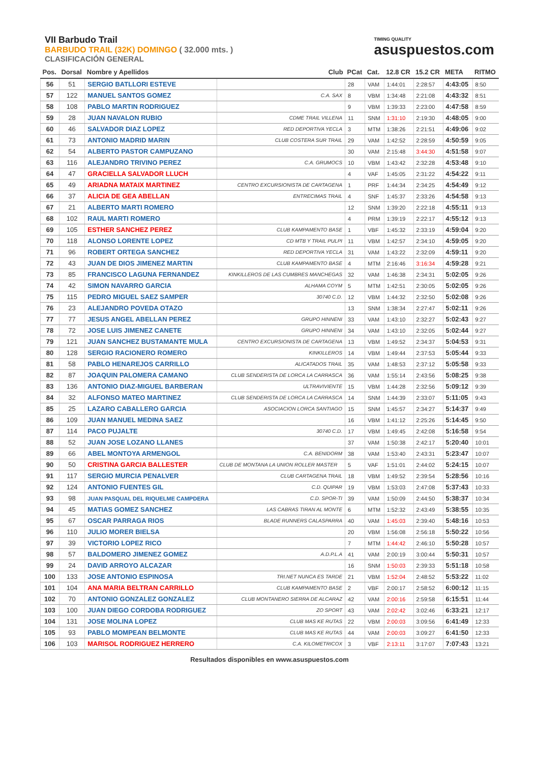VII Barbudo Trail
BARBUDO TRAIL (32K) DOMINGO ( 32.000 mts. )
CLASIFICACIÓN GENERAL
TIMING QUALITY
asuspuestos.com
| Pos. | Dorsal | Nombre y Apellidos | Club | PCat | Cat. | 12.8 CR | 15.2 CR | META | RITMO |
| --- | --- | --- | --- | --- | --- | --- | --- | --- | --- |
| 56 | 51 | SERGIO BATLLORI ESTEVE | | 28 | VAM | 1:44:01 | 2:28:57 | 4:43:05 | 8:50 |
| 57 | 122 | MANUEL SANTOS GOMEZ | C.A. SAX | 8 | VBM | 1:34:48 | 2:21:08 | 4:43:32 | 8:51 |
| 58 | 108 | PABLO MARTIN RODRIGUEZ | | 9 | VBM | 1:39:33 | 2:23:00 | 4:47:58 | 8:59 |
| 59 | 28 | JUAN NAVALON RUBIO | CDME TRAIL VILLENA | 11 | SNM | 1:31:10 | 2:19:30 | 4:48:05 | 9:00 |
| 60 | 46 | SALVADOR DIAZ LOPEZ | RED DEPORTIVA YECLA | 3 | MTM | 1:38:26 | 2:21:51 | 4:49:06 | 9:02 |
| 61 | 73 | ANTONIO MADRID MARIN | CLUB COSTERA SUR TRAIL | 29 | VAM | 1:42:52 | 2:28:59 | 4:50:59 | 9:05 |
| 62 | 54 | ALBERTO PASTOR CAMPUZANO | | 30 | VAM | 2:15:48 | 3:44:30 | 4:51:58 | 9:07 |
| 63 | 116 | ALEJANDRO TRIVINO PEREZ | C.A. GRUMOCS | 10 | VBM | 1:43:42 | 2:32:28 | 4:53:48 | 9:10 |
| 64 | 47 | GRACIELLA SALVADOR LLUCH | | 4 | VAF | 1:45:05 | 2:31:22 | 4:54:22 | 9:11 |
| 65 | 49 | ARIADNA MATAIX MARTINEZ | CENTRO EXCURSIONISTA DE CARTAGENA | 1 | PRF | 1:44:34 | 2:34:25 | 4:54:49 | 9:12 |
| 66 | 37 | ALICIA DE GEA ABELLAN | ENTRECIMAS TRAIL | 4 | SNF | 1:45:37 | 2:33:26 | 4:54:58 | 9:13 |
| 67 | 21 | ALBERTO MARTI ROMERO | | 12 | SNM | 1:39:20 | 2:22:18 | 4:55:11 | 9:13 |
| 68 | 102 | RAUL MARTI ROMERO | | 4 | PRM | 1:39:19 | 2:22:17 | 4:55:12 | 9:13 |
| 69 | 105 | ESTHER SANCHEZ PEREZ | CLUB KAMPAMENTO BASE | 1 | VBF | 1:45:32 | 2:33:19 | 4:59:04 | 9:20 |
| 70 | 118 | ALONSO LORENTE LOPEZ | CD MTB Y TRAIL PULPI | 11 | VBM | 1:42:57 | 2:34:10 | 4:59:05 | 9:20 |
| 71 | 96 | ROBERT ORTEGA SANCHEZ | RED DEPORTIVA YECLA | 31 | VAM | 1:43:22 | 2:32:09 | 4:59:11 | 9:20 |
| 72 | 43 | JUAN DE DIOS JIMENEZ MARTIN | CLUB KAMPAMENTO BASE | 4 | MTM | 2:16:46 | 3:16:34 | 4:59:28 | 9:21 |
| 73 | 85 | FRANCISCO LAGUNA FERNANDEZ | KINKILLEROS DE LAS CUMBRES MANCHEGAS | 32 | VAM | 1:46:38 | 2:34:31 | 5:02:05 | 9:26 |
| 74 | 42 | SIMON NAVARRO GARCIA | ALHAMA COYM | 5 | MTM | 1:42:51 | 2:30:05 | 5:02:05 | 9:26 |
| 75 | 115 | PEDRO MIGUEL SAEZ SAMPER | 30740 C.D. | 12 | VBM | 1:44:32 | 2:32:50 | 5:02:08 | 9:26 |
| 76 | 23 | ALEJANDRO POVEDA OTAZO | | 13 | SNM | 1:38:34 | 2:27:47 | 5:02:11 | 9:26 |
| 77 | 77 | JESUS ANGEL ABELLAN PEREZ | GRUPO HINNENI | 33 | VAM | 1:43:10 | 2:32:27 | 5:02:43 | 9:27 |
| 78 | 72 | JOSE LUIS JIMENEZ CANETE | GRUPO HINNENI | 34 | VAM | 1:43:10 | 2:32:05 | 5:02:44 | 9:27 |
| 79 | 121 | JUAN SANCHEZ BUSTAMANTE MULA | CENTRO EXCURSIONISTA DE CARTAGENA | 13 | VBM | 1:49:52 | 2:34:37 | 5:04:53 | 9:31 |
| 80 | 128 | SERGIO RACIONERO ROMERO | KINKILLEROS | 14 | VBM | 1:49:44 | 2:37:53 | 5:05:44 | 9:33 |
| 81 | 58 | PABLO HENAREJOS CARRILLO | ALICATADOS TRAIL | 35 | VAM | 1:48:53 | 2:37:12 | 5:05:58 | 9:33 |
| 82 | 87 | JOAQUIN PALOMERA CAMANO | CLUB SENDERISTA DE LORCA LA CARRASCA | 36 | VAM | 1:55:14 | 2:43:56 | 5:08:25 | 9:38 |
| 83 | 136 | ANTONIO DIAZ-MIGUEL BARBERAN | ULTRAVIVIENTE | 15 | VBM | 1:44:28 | 2:32:56 | 5:09:12 | 9:39 |
| 84 | 32 | ALFONSO MATEO MARTINEZ | CLUB SENDERISTA DE LORCA LA CARRASCA | 14 | SNM | 1:44:39 | 2:33:07 | 5:11:05 | 9:43 |
| 85 | 25 | LAZARO CABALLERO GARCIA | ASOCIACION LORCA SANTIAGO | 15 | SNM | 1:45:57 | 2:34:27 | 5:14:37 | 9:49 |
| 86 | 109 | JUAN MANUEL MEDINA SAEZ | | 16 | VBM | 1:41:12 | 2:25:26 | 5:14:45 | 9:50 |
| 87 | 114 | PACO PUJALTE | 30740 C.D. | 17 | VBM | 1:49:45 | 2:42:08 | 5:16:58 | 9:54 |
| 88 | 52 | JUAN JOSE LOZANO LLANES | | 37 | VAM | 1:50:38 | 2:42:17 | 5:20:40 | 10:01 |
| 89 | 66 | ABEL MONTOYA ARMENGOL | C.A. BENIDORM | 38 | VAM | 1:53:40 | 2:43:31 | 5:23:47 | 10:07 |
| 90 | 50 | CRISTINA GARCIA BALLESTER | CLUB DE MONTANA LA UNION ROLLER MASTER | 5 | VAF | 1:51:01 | 2:44:02 | 5:24:15 | 10:07 |
| 91 | 117 | SERGIO MURCIA PENALVER | CLUB CARTAGENA TRAIL | 18 | VBM | 1:49:52 | 2:39:54 | 5:28:56 | 10:16 |
| 92 | 124 | ANTONIO FUENTES GIL | C.D. QUIPAR | 19 | VBM | 1:53:03 | 2:47:08 | 5:37:43 | 10:33 |
| 93 | 98 | JUAN PASQUAL DEL RIQUELME CAMPDERA | C.D. SPOR-TI | 39 | VAM | 1:50:09 | 2:44:50 | 5:38:37 | 10:34 |
| 94 | 45 | MATIAS GOMEZ SANCHEZ | LAS CABRAS TIRAN AL MONTE | 6 | MTM | 1:52:32 | 2:43:49 | 5:38:55 | 10:35 |
| 95 | 67 | OSCAR PARRAGA RIOS | BLADE RUNNERS CALASPARRA | 40 | VAM | 1:45:03 | 2:39:40 | 5:48:16 | 10:53 |
| 96 | 110 | JULIO MORER BIELSA | | 20 | VBM | 1:56:08 | 2:56:18 | 5:50:22 | 10:56 |
| 97 | 39 | VICTORIO LOPEZ RICO | | 7 | MTM | 1:44:42 | 2:46:10 | 5:50:28 | 10:57 |
| 98 | 57 | BALDOMERO JIMENEZ GOMEZ | A.D.P.L.A | 41 | VAM | 2:00:19 | 3:00:44 | 5:50:31 | 10:57 |
| 99 | 24 | DAVID ARROYO ALCAZAR | | 16 | SNM | 1:50:03 | 2:39:33 | 5:51:18 | 10:58 |
| 100 | 133 | JOSE ANTONIO ESPINOSA | TRI.NET NUNCA ES TARDE | 21 | VBM | 1:52:04 | 2:48:52 | 5:53:22 | 11:02 |
| 101 | 104 | ANA MARIA BELTRAN CARRILLO | CLUB KAMPAMENTO BASE | 2 | VBF | 2:00:17 | 2:58:52 | 6:00:12 | 11:15 |
| 102 | 70 | ANTONIO GONZALEZ GONZALEZ | CLUB MONTANERO SIERRA DE ALCARAZ | 42 | VAM | 2:00:16 | 2:59:58 | 6:15:51 | 11:44 |
| 103 | 100 | JUAN DIEGO CORDOBA RODRIGUEZ | ZO SPORT | 43 | VAM | 2:02:42 | 3:02:46 | 6:33:21 | 12:17 |
| 104 | 131 | JOSE MOLINA LOPEZ | CLUB MAS KE RUTAS | 22 | VBM | 2:00:03 | 3:09:56 | 6:41:49 | 12:33 |
| 105 | 93 | PABLO MOMPEAN BELMONTE | CLUB MAS KE RUTAS | 44 | VAM | 2:00:03 | 3:09:27 | 6:41:50 | 12:33 |
| 106 | 103 | MARISOL RODRIGUEZ HERRERO | C.A. KILOMETRICOX | 3 | VBF | 2:13:11 | 3:17:07 | 7:07:43 | 13:21 |
Resultados disponibles en www.asuspuestos.com